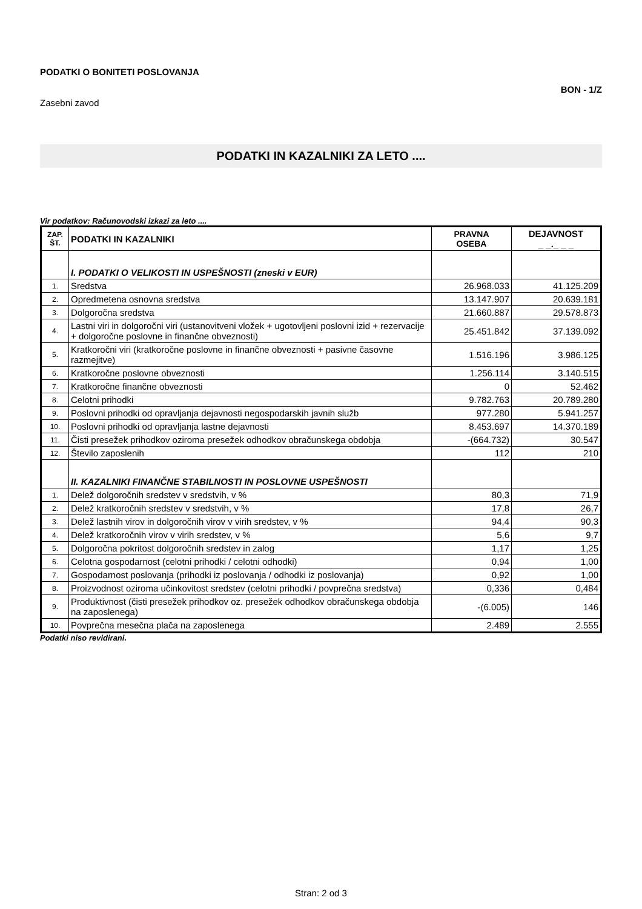PODATKI O BONITETI POSLOVANJA
Zasebni zavod BON - 1/Z
PODATKI IN KAZALNIKI ZA LETO ....
Vir podatkov: Računovodski izkazi za leto ....
| ZAP. ŠT. | PODATKI IN KAZALNIKI | PRAVNA OSEBA | DEJAVNOST _ _._ _ _ |
| --- | --- | --- | --- |
| | I. PODATKI O VELIKOSTI IN USPEŠNOSTI (zneski v EUR) | | |
| 1. | Sredstva | 26.968.033 | 41.125.209 |
| 2. | Opredmetena osnovna sredstva | 13.147.907 | 20.639.181 |
| 3. | Dolgoročna sredstva | 21.660.887 | 29.578.873 |
| 4. | Lastni viri in dolgoročni viri (ustanovitveni vložek + ugotovljeni poslovni izid + rezervacije + dolgoročne poslovne in finančne obveznosti) | 25.451.842 | 37.139.092 |
| 5. | Kratkoročni viri (kratkoročne poslovne in finančne obveznosti + pasivne časovne razmejitve) | 1.516.196 | 3.986.125 |
| 6. | Kratkoročne poslovne obveznosti | 1.256.114 | 3.140.515 |
| 7. | Kratkoročne finančne obveznosti | 0 | 52.462 |
| 8. | Celotni prihodki | 9.782.763 | 20.789.280 |
| 9. | Poslovni prihodki od opravljanja dejavnosti negospodarskih javnih služb | 977.280 | 5.941.257 |
| 10. | Poslovni prihodki od opravljanja lastne dejavnosti | 8.453.697 | 14.370.189 |
| 11. | Čisti presežek prihodkov oziroma presežek odhodkov obračunskega obdobja | -(664.732) | 30.547 |
| 12. | Število zaposlenih | 112 | 210 |
| | II. KAZALNIKI FINANČNE STABILNOSTI IN POSLOVNE USPEŠNOSTI | | |
| 1. | Delež dolgoročnih sredstev v sredstvih, v % | 80,3 | 71,9 |
| 2. | Delež kratkoročnih sredstev v sredstvih, v % | 17,8 | 26,7 |
| 3. | Delež lastnih virov in dolgoročnih virov v virih sredstev, v % | 94,4 | 90,3 |
| 4. | Delež kratkoročnih virov v virih sredstev, v % | 5,6 | 9,7 |
| 5. | Dolgoročna pokritost dolgoročnih sredstev in zalog | 1,17 | 1,25 |
| 6. | Celotna gospodarnost (celotni prihodki / celotni odhodki) | 0,94 | 1,00 |
| 7. | Gospodarnost poslovanja (prihodki iz poslovanja / odhodki iz poslovanja) | 0,92 | 1,00 |
| 8. | Proizvodnost oziroma učinkovitost sredstev (celotni prihodki / povprečna sredstva) | 0,336 | 0,484 |
| 9. | Produktivnost (čisti presežek prihodkov oz. presežek odhodkov obračunskega obdobja na zaposlenega) | -(6.005) | 146 |
| 10. | Povprečna mesečna plača na zaposlenega | 2.489 | 2.555 |
Podatki niso revidirani.
Stran: 2 od 3